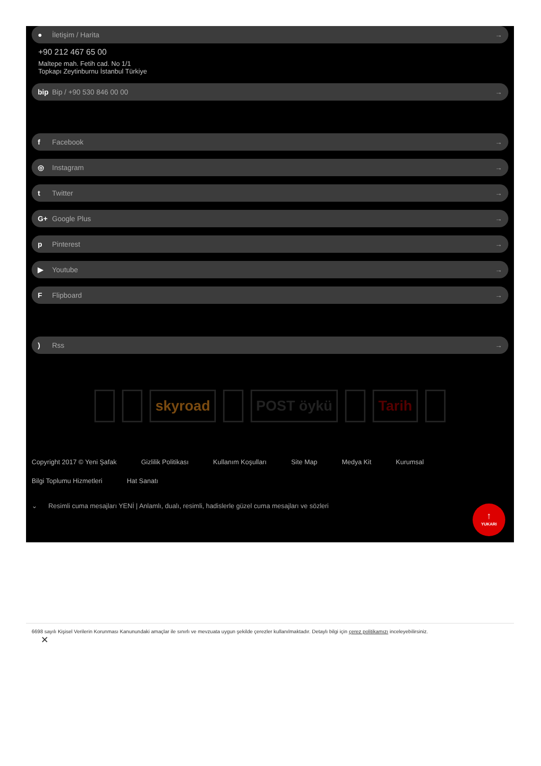● İletişim / Harita →
+90 212 467 65 00
Maltepe mah. Fetih cad. No 1/1
Topkapı Zeytinburnu İstanbul Türkiye
bip Bip / +90 530 846 00 00 →
f Facebook →
◎ Instagram →
t Twitter →
G+ Google Plus →
p Pinterest →
▶ Youtube →
F Flipboard →
) Rss →
skyroad POST öykü Tarih
Copyright 2017 © Yeni Şafak Gizlilik Politikası Kullanım Koşulları Site Map Medya Kit Kurumsal
Bilgi Toplumu Hizmetleri Hat Sanatı
⌄ Resimli cuma mesajları YENİ | Anlamlı, dualı, resimli, hadislerle güzel cuma mesajları ve sözleri
↑
YUKARI
6698 sayılı Kişisel Verilerin Korunması Kanunundaki amaçlar ile sınırlı ve mevzuata uygun şekilde çerezler kullanılmaktadır. Detaylı bilgi için çerez politikamızı inceleyebilirsiniz.
✕